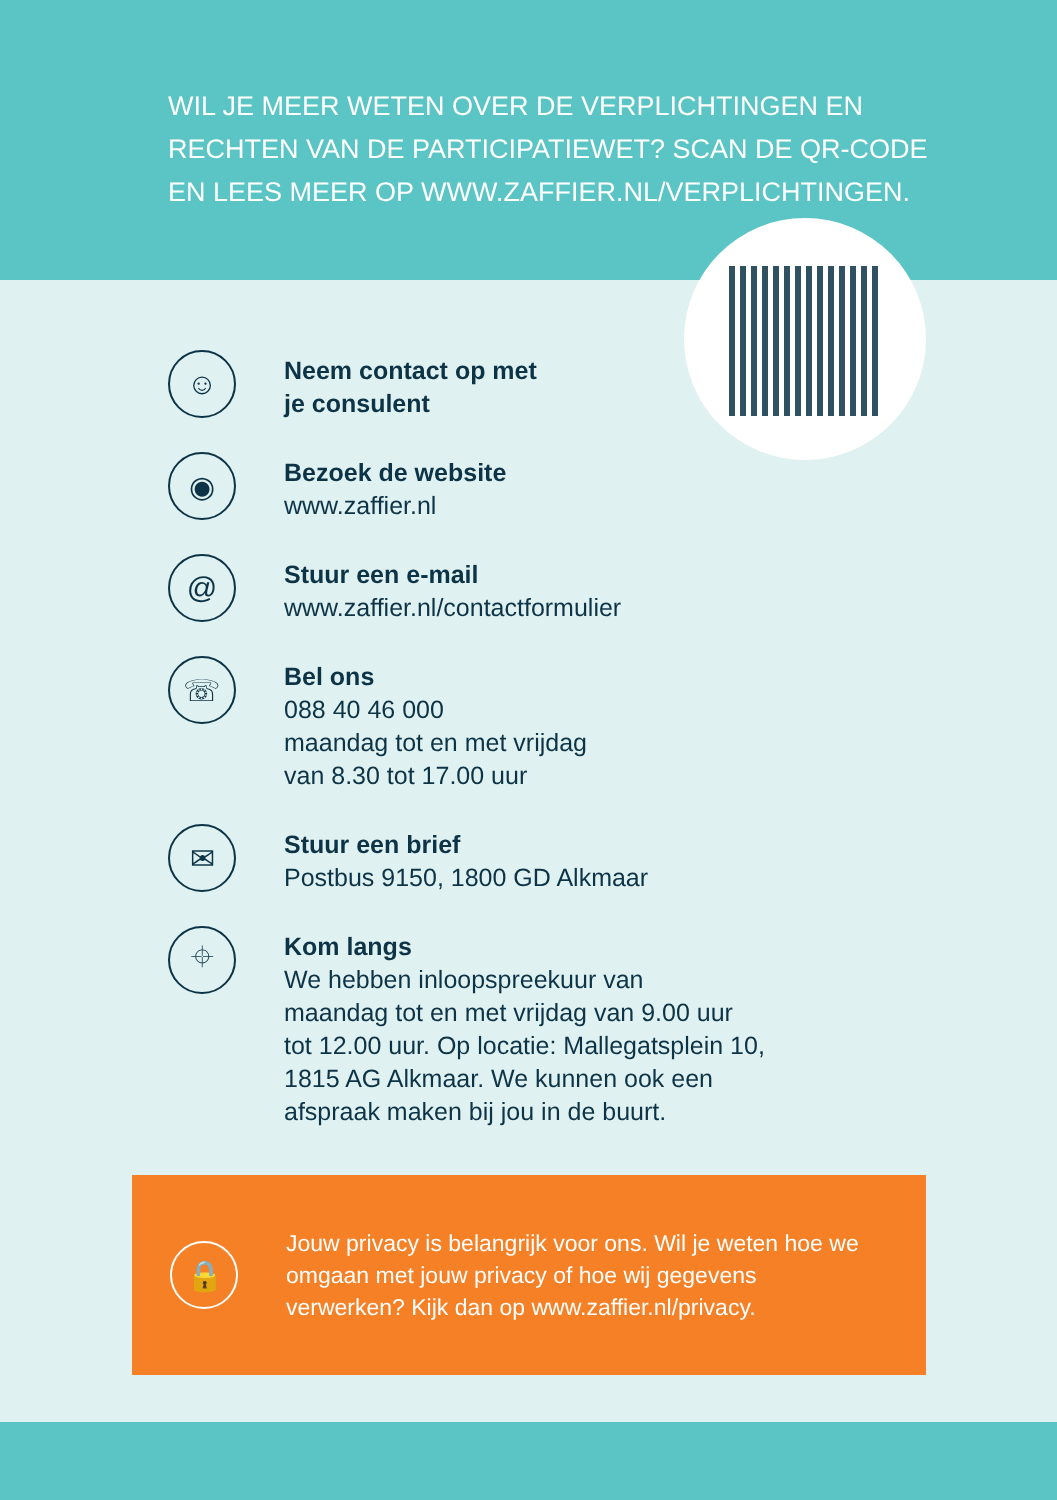WIL JE MEER WETEN OVER DE VERPLICHTINGEN EN
RECHTEN VAN DE PARTICIPATIEWET? SCAN DE QR-CODE
EN LEES MEER OP WWW.ZAFFIER.NL/VERPLICHTINGEN.
☺
Neem contact op met
je consulent
◉
Bezoek de website
www.zaffier.nl
@
Stuur een e-mail
www.zaffier.nl/contactformulier
☏
Bel ons
088 40 46 000
maandag tot en met vrijdag
van 8.30 tot 17.00 uur
✉
Stuur een brief
Postbus 9150, 1800 GD Alkmaar
⌖
Kom langs
We hebben inloopspreekuur van
maandag tot en met vrijdag van 9.00 uur
tot 12.00 uur. Op locatie: Mallegatsplein 10,
1815 AG Alkmaar. We kunnen ook een
afspraak maken bij jou in de buurt.
🔒
Jouw privacy is belangrijk voor ons. Wil je weten hoe we omgaan met jouw privacy of hoe wij gegevens verwerken? Kijk dan op www.zaffier.nl/privacy.